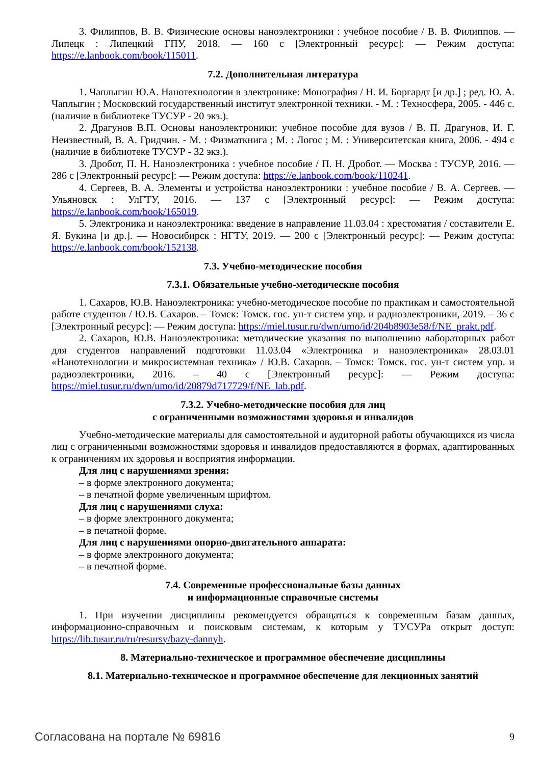3. Филиппов, В. В. Физические основы наноэлектроники : учебное пособие / В. В. Филиппов. — Липецк : Липецкий ГПУ, 2018. — 160 с [Электронный ресурс]: — Режим доступа: https://e.lanbook.com/book/115011.
7.2. Дополнительная литература
1. Чаплыгин Ю.А. Нанотехнологии в электронике: Монография / Н. И. Боргардт [и др.] ; ред. Ю. А. Чаплыгин ; Московский государственный институт электронной техники. - М. : Техносфера, 2005. - 446 с. (наличие в библиотеке ТУСУР - 20 экз.).
2. Драгунов В.П. Основы наноэлектроники: учебное пособие для вузов / В. П. Драгунов, И. Г. Неизвестный, В. А. Гридчин. - М. : Физматкнига ; М. : Логос ; М. : Университетская книга, 2006. - 494 с (наличие в библиотеке ТУСУР - 32 экз.).
3. Дробот, П. Н. Наноэлектроника : учебное пособие / П. Н. Дробот. — Москва : ТУСУР, 2016. — 286 с [Электронный ресурс]: — Режим доступа: https://e.lanbook.com/book/110241.
4. Сергеев, В. А. Элементы и устройства наноэлектроники : учебное пособие / В. А. Сергеев. — Ульяновск : УлГТУ, 2016. — 137 с [Электронный ресурс]: — Режим доступа: https://e.lanbook.com/book/165019.
5. Электроника и наноэлектроника: введение в направление 11.03.04 : хрестоматия / составители Е. Я. Букина [и др.]. — Новосибирск : НГТУ, 2019. — 200 с [Электронный ресурс]: — Режим доступа: https://e.lanbook.com/book/152138.
7.3. Учебно-методические пособия
7.3.1. Обязательные учебно-методические пособия
1. Сахаров, Ю.В. Наноэлектроника: учебно-методическое пособие по практикам и самостоятельной работе студентов / Ю.В. Сахаров. – Томск: Томск. гос. ун-т систем упр. и радиоэлектроники, 2019. – 36 с [Электронный ресурс]: — Режим доступа: https://miel.tusur.ru/dwn/umo/id/204b8903e58/f/NE_prakt.pdf.
2. Сахаров, Ю.В. Наноэлектроника: методические указания по выполнению лабораторных работ для студентов направлений подготовки 11.03.04 «Электроника и наноэлектроника» 28.03.01 «Нанотехнологии и микросистемная техника» / Ю.В. Сахаров. – Томск: Томск. гос. ун-т систем упр. и радиоэлектроники, 2016. – 40 с [Электронный ресурс]: — Режим доступа: https://miel.tusur.ru/dwn/umo/id/20879d717729/f/NE_lab.pdf.
7.3.2. Учебно-методические пособия для лиц
с ограниченными возможностями здоровья и инвалидов
Учебно-методические материалы для самостоятельной и аудиторной работы обучающихся из числа лиц с ограниченными возможностями здоровья и инвалидов предоставляются в формах, адаптированных к ограничениям их здоровья и восприятия информации.
Для лиц с нарушениями зрения:
– в форме электронного документа;
– в печатной форме увеличенным шрифтом.
Для лиц с нарушениями слуха:
– в форме электронного документа;
– в печатной форме.
Для лиц с нарушениями опорно-двигательного аппарата:
– в форме электронного документа;
– в печатной форме.
7.4. Современные профессиональные базы данных
и информационные справочные системы
1. При изучении дисциплины рекомендуется обращаться к современным базам данных, информационно-справочным и поисковым системам, к которым у ТУСУРа открыт доступ: https://lib.tusur.ru/ru/resursy/bazy-dannyh.
8. Материально-техническое и программное обеспечение дисциплины
8.1. Материально-техническое и программное обеспечение для лекционных занятий
Согласована на портале № 69816 9